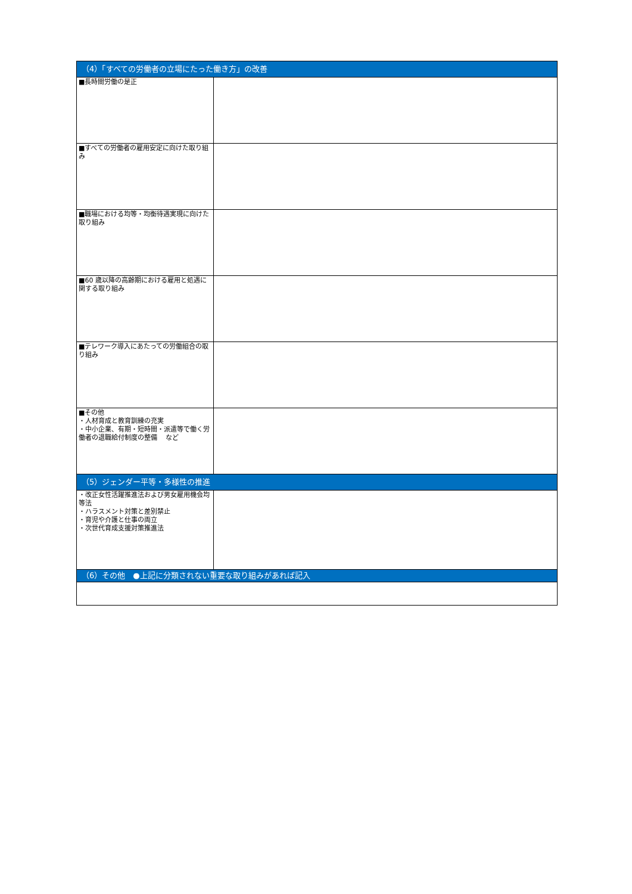| （4）「すべての労働者の立場にたった働き方」の改善 | |
| --- | --- |
| ■長時間労働の是正 | |
| ■すべての労働者の雇用安定に向けた取り組み | |
| ■職場における均等・均衡待遇実現に向けた取り組み | |
| ■60 歳以降の高齢期における雇用と処遇に関する取り組み | |
| ■テレワーク導入にあたっての労働組合の取り組み | |
| ■その他 ・人材育成と教育訓練の充実 ・中小企業、有期・短時間・派遣等で働く労働者の退職給付制度の整備 など | |
| （5）ジェンダー平等・多様性の推進 | |
| ・改正女性活躍推進法および男女雇用機会均等法 ・ハラスメント対策と差別禁止 ・育児や介護と仕事の両立 ・次世代育成支援対策推進法 | |
| （6）その他 ●上記に分類されない重要な取り組みがあれば記入 | |